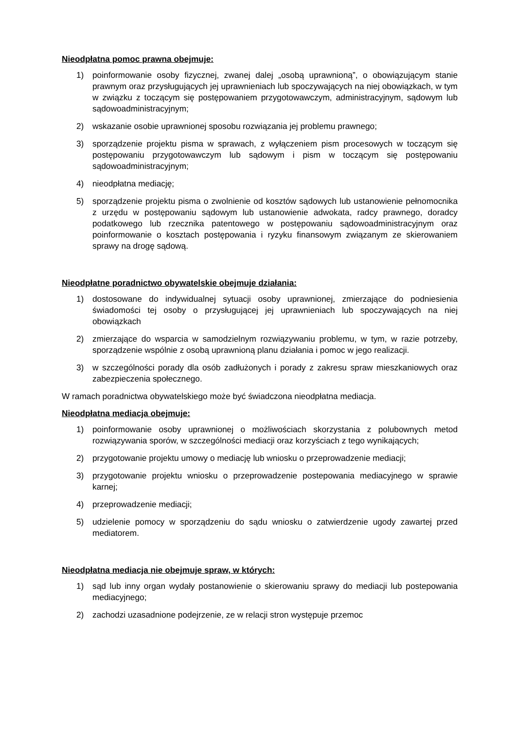Nieodpłatna pomoc prawna obejmuje:
1) poinformowanie osoby fizycznej, zwanej dalej „osobą uprawnioną”, o obowiązującym stanie prawnym oraz przysługujących jej uprawnieniach lub spoczywających na niej obowiązkach, w tym w związku z toczącym się postępowaniem przygotowawczym, administracyjnym, sądowym lub sądowoadministracyjnym;
2) wskazanie osobie uprawnionej sposobu rozwiązania jej problemu prawnego;
3) sporządzenie projektu pisma w sprawach, z wyłączeniem pism procesowych w toczącym się postępowaniu przygotowawczym lub sądowym i pism w toczącym się postępowaniu sądowoadministracyjnym;
4) nieodpłatna mediację;
5) sporządzenie projektu pisma o zwolnienie od kosztów sądowych lub ustanowienie pełnomocnika z urzędu w postępowaniu sądowym lub ustanowienie adwokata, radcy prawnego, doradcy podatkowego lub rzecznika patentowego w postępowaniu sądowoadministracyjnym oraz poinformowanie o kosztach postępowania i ryzyku finansowym związanym ze skierowaniem sprawy na drogę sądową.
Nieodpłatne poradnictwo obywatelskie obejmuje działania:
1) dostosowane do indywidualnej sytuacji osoby uprawnionej, zmierzające do podniesienia świadomości tej osoby o przysługującej jej uprawnieniach lub spoczywających na niej obowiązkach
2) zmierzające do wsparcia w samodzielnym rozwiązywaniu problemu, w tym, w razie potrzeby, sporządzenie wspólnie z osobą uprawnioną planu działania i pomoc w jego realizacji.
3) w szczególności porady dla osób zadłużonych i porady z zakresu spraw mieszkaniowych oraz zabezpieczenia społecznego.
W ramach poradnictwa obywatelskiego może być świadczona nieodpłatna mediacja.
Nieodpłatna mediacja obejmuje:
1) poinformowanie osoby uprawnionej o możliwościach skorzystania z polubownych metod rozwiązywania sporów, w szczególności mediacji oraz korzyściach z tego wynikających;
2) przygotowanie projektu umowy o mediację lub wniosku o przeprowadzenie mediacji;
3) przygotowanie projektu wniosku o przeprowadzenie postepowania mediacyjnego w sprawie karnej;
4) przeprowadzenie mediacji;
5) udzielenie pomocy w sporządzeniu do sądu wniosku o zatwierdzenie ugody zawartej przed mediatorem.
Nieodpłatna mediacja nie obejmuje spraw, w których:
1) sąd lub inny organ wydały postanowienie o skierowaniu sprawy do mediacji lub postepowania mediacyjnego;
2) zachodzi uzasadnione podejrzenie, ze w relacji stron występuje przemoc